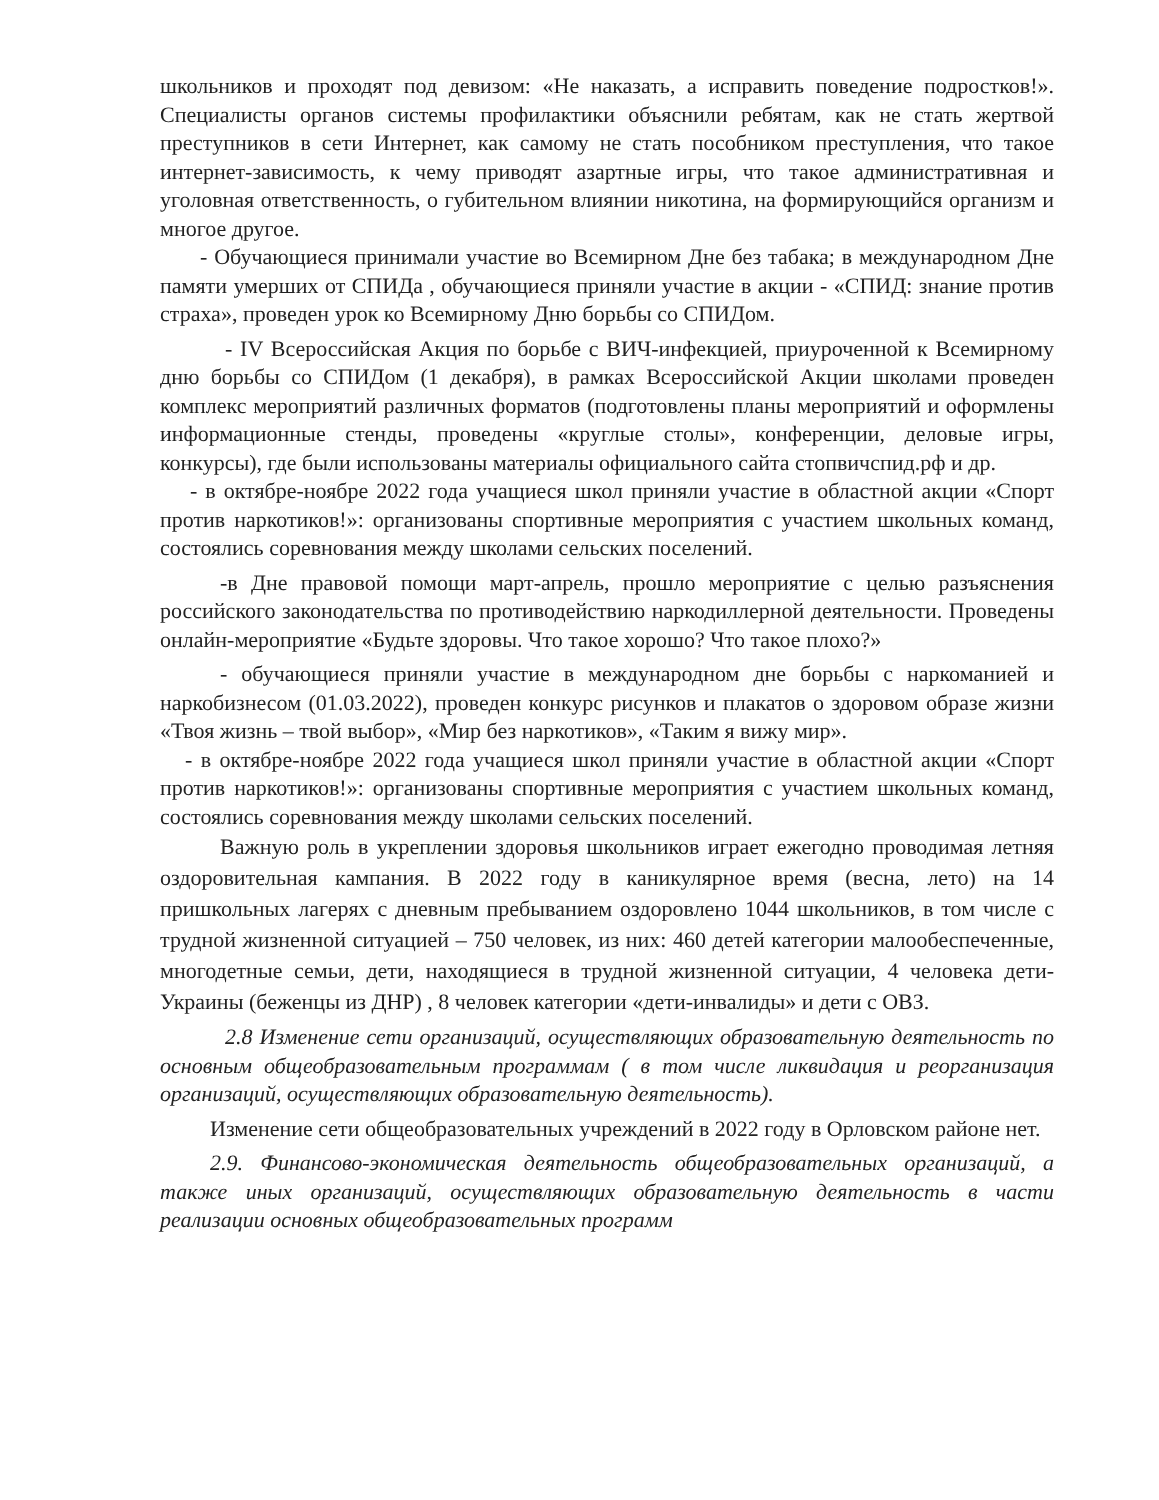школьников и проходят под девизом: «Не наказать, а исправить поведение подростков!». Специалисты органов системы профилактики объяснили ребятам, как не стать жертвой преступников в сети Интернет, как самому не стать пособником преступления, что такое интернет-зависимость, к чему приводят азартные игры, что такое административная и уголовная ответственность, о губительном влиянии никотина, на формирующийся организм и многое другое.
- Обучающиеся принимали участие во Всемирном Дне без табака; в международном Дне памяти умерших от СПИДа , обучающиеся приняли участие в акции - «СПИД: знание против страха», проведен урок ко Всемирному Дню борьбы со СПИДом.
- IV Всероссийская Акция по борьбе с ВИЧ-инфекцией, приуроченной к Всемирному дню борьбы со СПИДом (1 декабря), в рамках Всероссийской Акции школами проведен комплекс мероприятий различных форматов (подготовлены планы мероприятий и оформлены информационные стенды, проведены «круглые столы», конференции, деловые игры, конкурсы), где были использованы материалы официального сайта стопвичспид.рф и др.
- в октябре-ноябре 2022 года учащиеся школ приняли участие в областной акции «Спорт против наркотиков!»: организованы спортивные мероприятия с участием школьных команд, состоялись соревнования между школами сельских поселений.
-в Дне правовой помощи март-апрель, прошло мероприятие с целью разъяснения российского законодательства по противодействию наркодиллерной деятельности. Проведены онлайн-мероприятие «Будьте здоровы. Что такое хорошо? Что такое плохо?»
- обучающиеся приняли участие в международном дне борьбы с наркоманией и наркобизнесом (01.03.2022), проведен конкурс рисунков и плакатов о здоровом образе жизни «Твоя жизнь – твой выбор», «Мир без наркотиков», «Таким я вижу мир».
- в октябре-ноябре 2022 года учащиеся школ приняли участие в областной акции «Спорт против наркотиков!»: организованы спортивные мероприятия с участием школьных команд, состоялись соревнования между школами сельских поселений.
Важную роль в укреплении здоровья школьников играет ежегодно проводимая летняя оздоровительная кампания. В 2022 году в каникулярное время (весна, лето) на 14 пришкольных лагерях с дневным пребыванием оздоровлено 1044 школьников, в том числе с трудной жизненной ситуацией – 750 человек, из них: 460 детей категории малообеспеченные, многодетные семьи, дети, находящиеся в трудной жизненной ситуации, 4 человека дети- Украины (беженцы из ДНР) , 8 человек категории «дети-инвалиды» и дети с ОВЗ.
2.8 Изменение сети организаций, осуществляющих образовательную деятельность по основным общеобразовательным программам ( в том числе ликвидация и реорганизация организаций, осуществляющих образовательную деятельность).
Изменение сети общеобразовательных учреждений в 2022 году в Орловском районе нет.
2.9. Финансово-экономическая деятельность общеобразовательных организаций, а также иных организаций, осуществляющих образовательную деятельность в части реализации основных общеобразовательных программ